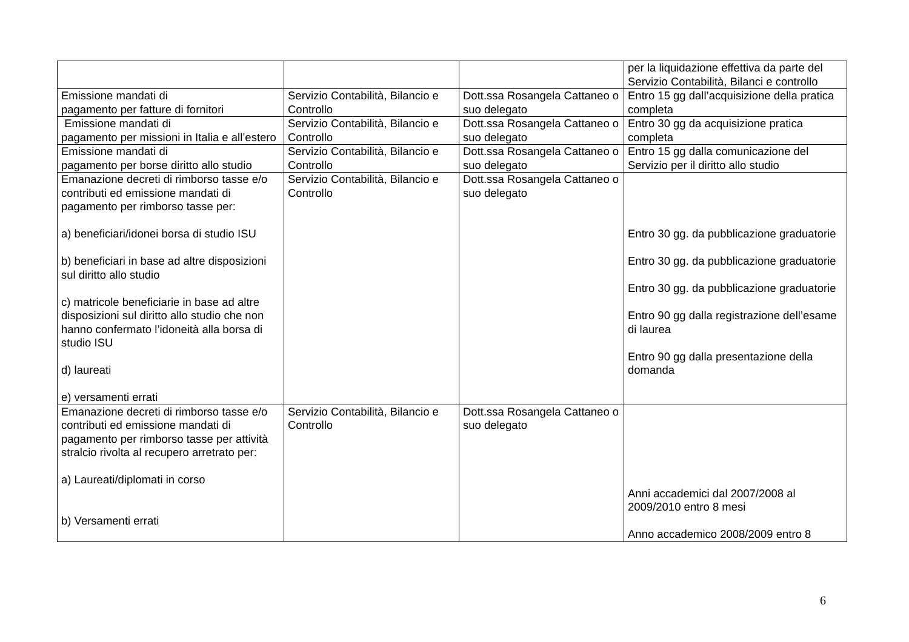| | | | per la liquidazione effettiva da parte del Servizio Contabilità, Bilanci e controllo |
| Emissione mandati di pagamento per fatture di fornitori | Servizio Contabilità, Bilancio e Controllo | Dott.ssa Rosangela Cattaneo o suo delegato | Entro 15 gg dall’acquisizione della pratica completa |
| Emissione mandati di pagamento per missioni in Italia e all’estero | Servizio Contabilità, Bilancio e Controllo | Dott.ssa Rosangela Cattaneo o suo delegato | Entro 30 gg da acquisizione pratica completa |
| Emissione mandati di pagamento per borse diritto allo studio | Servizio Contabilità, Bilancio e Controllo | Dott.ssa Rosangela Cattaneo o suo delegato | Entro 15 gg dalla comunicazione del Servizio per il diritto allo studio |
| Emanazione decreti di rimborso tasse e/o contributi ed emissione mandati di pagamento per rimborso tasse per: a) beneficiari/idonei borsa di studio ISU b) beneficiari in base ad altre disposizioni sul diritto allo studio c) matricole beneficiarie in base ad altre disposizioni sul diritto allo studio che non hanno confermato l’idoneità alla borsa di studio ISU d) laureati e) versamenti errati | Servizio Contabilità, Bilancio e Controllo | Dott.ssa Rosangela Cattaneo o suo delegato | Entro 30 gg. da pubblicazione graduatorie Entro 30 gg. da pubblicazione graduatorie Entro 30 gg. da pubblicazione graduatorie Entro 90 gg dalla registrazione dell’esame di laurea Entro 90 gg dalla presentazione della domanda |
| Emanazione decreti di rimborso tasse e/o contributi ed emissione mandati di pagamento per rimborso tasse per attività stralcio rivolta al recupero arretrato per: a) Laureati/diplomati in corso b) Versamenti errati | Servizio Contabilità, Bilancio e Controllo | Dott.ssa Rosangela Cattaneo o suo delegato | Anni accademici dal 2007/2008 al 2009/2010 entro 8 mesi Anno accademico 2008/2009 entro 8 |
6